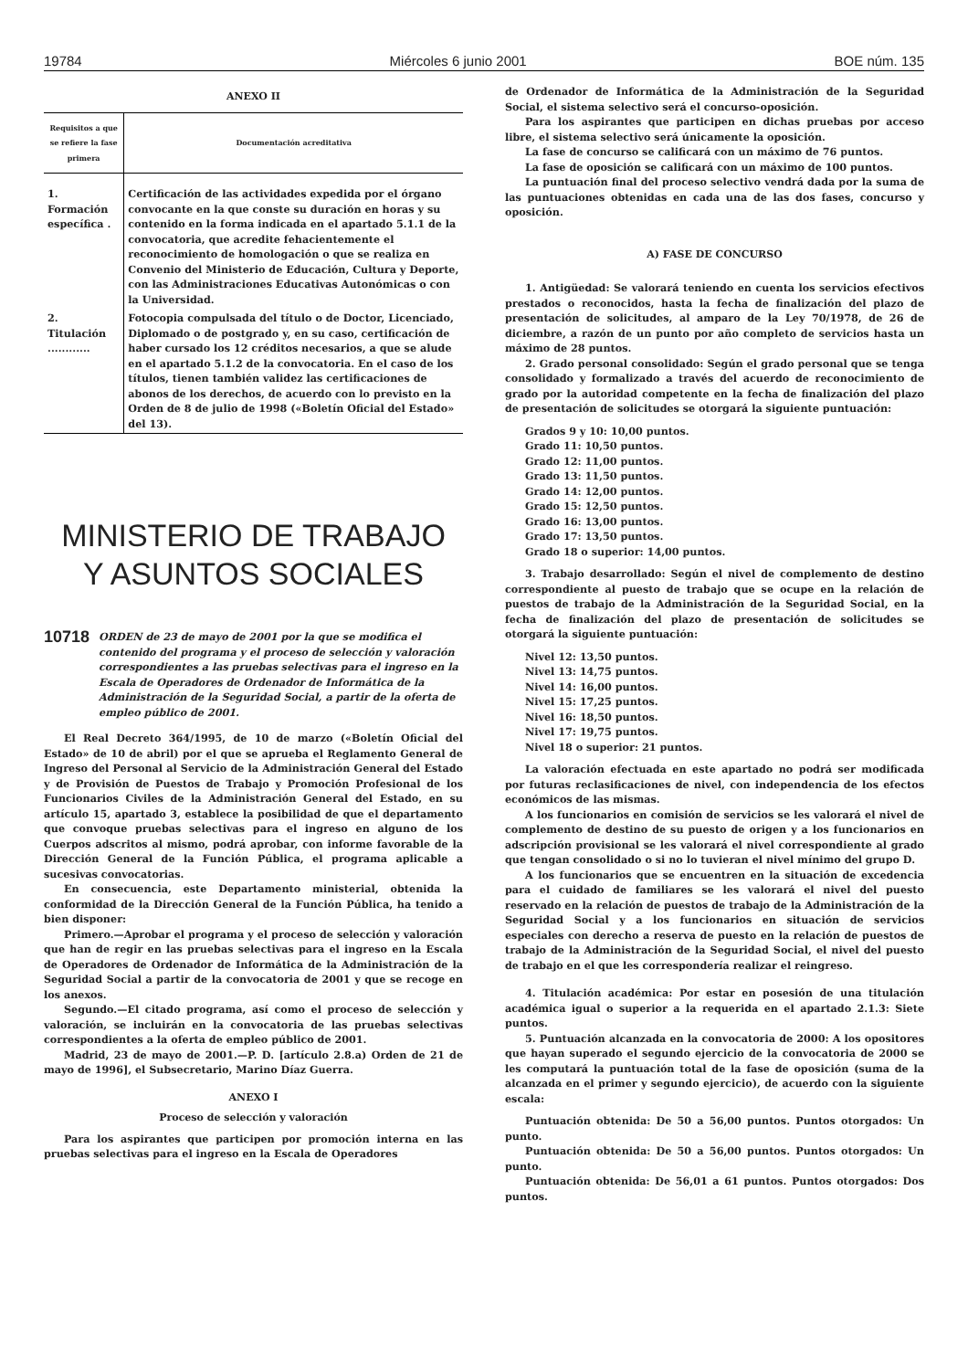19784 Miércoles 6 junio 2001 BOE núm. 135
ANEXO II
| Requisitos a que se refiere la fase primera | Documentación acreditativa |
| --- | --- |
| 1. Formación específica . | Certificación de las actividades expedida por el órgano convocante en la que conste su duración en horas y su contenido en la forma indicada en el apartado 5.1.1 de la convocatoria, que acredite fehacientemente el reconocimiento de homologación o que se realiza en Convenio del Ministerio de Educación, Cultura y Deporte, con las Administraciones Educativas Autonómicas o con la Universidad. |
| 2. Titulación ............ | Fotocopia compulsada del título o de Doctor, Licenciado, Diplomado o de postgrado y, en su caso, certificación de haber cursado los 12 créditos necesarios, a que se alude en el apartado 5.1.2 de la convocatoria. En el caso de los títulos, tienen también validez las certificaciones de abonos de los derechos, de acuerdo con lo previsto en la Orden de 8 de julio de 1998 («Boletín Oficial del Estado» del 13). |
MINISTERIO DE TRABAJO
Y ASUNTOS SOCIALES
10718 ORDEN de 23 de mayo de 2001 por la que se modifica el contenido del programa y el proceso de selección y valoración correspondientes a las pruebas selectivas para el ingreso en la Escala de Operadores de Ordenador de Informática de la Administración de la Seguridad Social, a partir de la oferta de empleo público de 2001.
El Real Decreto 364/1995, de 10 de marzo («Boletín Oficial del Estado» de 10 de abril) por el que se aprueba el Reglamento General de Ingreso del Personal al Servicio de la Administración General del Estado y de Provisión de Puestos de Trabajo y Promoción Profesional de los Funcionarios Civiles de la Administración General del Estado, en su artículo 15, apartado 3, establece la posibilidad de que el departamento que convoque pruebas selectivas para el ingreso en alguno de los Cuerpos adscritos al mismo, podrá aprobar, con informe favorable de la Dirección General de la Función Pública, el programa aplicable a sucesivas convocatorias.
En consecuencia, este Departamento ministerial, obtenida la conformidad de la Dirección General de la Función Pública, ha tenido a bien disponer:
Primero.—Aprobar el programa y el proceso de selección y valoración que han de regir en las pruebas selectivas para el ingreso en la Escala de Operadores de Ordenador de Informática de la Administración de la Seguridad Social a partir de la convocatoria de 2001 y que se recoge en los anexos.
Segundo.—El citado programa, así como el proceso de selección y valoración, se incluirán en la convocatoria de las pruebas selectivas correspondientes a la oferta de empleo público de 2001.
Madrid, 23 de mayo de 2001.—P. D. [artículo 2.8.a) Orden de 21 de mayo de 1996], el Subsecretario, Marino Díaz Guerra.
ANEXO I
Proceso de selección y valoración
Para los aspirantes que participen por promoción interna en las pruebas selectivas para el ingreso en la Escala de Operadores
de Ordenador de Informática de la Administración de la Seguridad Social, el sistema selectivo será el concurso-oposición.
Para los aspirantes que participen en dichas pruebas por acceso libre, el sistema selectivo será únicamente la oposición.
La fase de concurso se calificará con un máximo de 76 puntos.
La fase de oposición se calificará con un máximo de 100 puntos.
La puntuación final del proceso selectivo vendrá dada por la suma de las puntuaciones obtenidas en cada una de las dos fases, concurso y oposición.
A) FASE DE CONCURSO
1. Antigüedad: Se valorará teniendo en cuenta los servicios efectivos prestados o reconocidos, hasta la fecha de finalización del plazo de presentación de solicitudes, al amparo de la Ley 70/1978, de 26 de diciembre, a razón de un punto por año completo de servicios hasta un máximo de 28 puntos.
2. Grado personal consolidado: Según el grado personal que se tenga consolidado y formalizado a través del acuerdo de reconocimiento de grado por la autoridad competente en la fecha de finalización del plazo de presentación de solicitudes se otorgará la siguiente puntuación:
Grados 9 y 10: 10,00 puntos.
Grado 11: 10,50 puntos.
Grado 12: 11,00 puntos.
Grado 13: 11,50 puntos.
Grado 14: 12,00 puntos.
Grado 15: 12,50 puntos.
Grado 16: 13,00 puntos.
Grado 17: 13,50 puntos.
Grado 18 o superior: 14,00 puntos.
3. Trabajo desarrollado: Según el nivel de complemento de destino correspondiente al puesto de trabajo que se ocupe en la relación de puestos de trabajo de la Administración de la Seguridad Social, en la fecha de finalización del plazo de presentación de solicitudes se otorgará la siguiente puntuación:
Nivel 12: 13,50 puntos.
Nivel 13: 14,75 puntos.
Nivel 14: 16,00 puntos.
Nivel 15: 17,25 puntos.
Nivel 16: 18,50 puntos.
Nivel 17: 19,75 puntos.
Nivel 18 o superior: 21 puntos.
La valoración efectuada en este apartado no podrá ser modificada por futuras reclasificaciones de nivel, con independencia de los efectos económicos de las mismas.
A los funcionarios en comisión de servicios se les valorará el nivel de complemento de destino de su puesto de origen y a los funcionarios en adscripción provisional se les valorará el nivel correspondiente al grado que tengan consolidado o si no lo tuvieran el nivel mínimo del grupo D.
A los funcionarios que se encuentren en la situación de excedencia para el cuidado de familiares se les valorará el nivel del puesto reservado en la relación de puestos de trabajo de la Administración de la Seguridad Social y a los funcionarios en situación de servicios especiales con derecho a reserva de puesto en la relación de puestos de trabajo de la Administración de la Seguridad Social, el nivel del puesto de trabajo en el que les correspondería realizar el reingreso.
4. Titulación académica: Por estar en posesión de una titulación académica igual o superior a la requerida en el apartado 2.1.3: Siete puntos.
5. Puntuación alcanzada en la convocatoria de 2000: A los opositores que hayan superado el segundo ejercicio de la convocatoria de 2000 se les computará la puntuación total de la fase de oposición (suma de la alcanzada en el primer y segundo ejercicio), de acuerdo con la siguiente escala:
Puntuación obtenida: De 50 a 56,00 puntos. Puntos otorgados: Un punto.
Puntuación obtenida: De 50 a 56,00 puntos. Puntos otorgados: Un punto.
Puntuación obtenida: De 56,01 a 61 puntos. Puntos otorgados: Dos puntos.